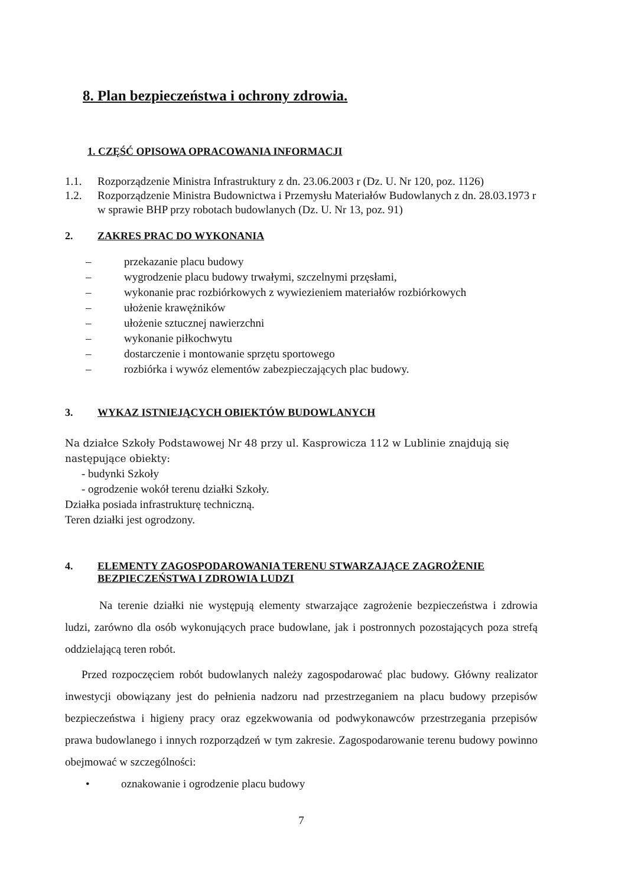8. Plan bezpieczeństwa i ochrony zdrowia.
1. CZĘŚĆ OPISOWA OPRACOWANIA INFORMACJI
1.1. Rozporządzenie Ministra Infrastruktury z dn. 23.06.2003 r (Dz. U. Nr 120, poz. 1126)
1.2. Rozporządzenie Ministra Budownictwa i Przemysłu Materiałów Budowlanych z dn. 28.03.1973 r w sprawie BHP przy robotach budowlanych (Dz. U. Nr 13, poz. 91)
2. ZAKRES PRAC DO WYKONANIA
– przekazanie placu budowy
– wygrodzenie placu budowy trwałymi, szczelnymi przęsłami,
– wykonanie prac rozbiórkowych z wywiezieniem materiałów rozbiórkowych
– ułożenie krawężników
– ułożenie sztucznej nawierzchni
– wykonanie piłkochwytu
– dostarczenie i montowanie sprzętu sportowego
– rozbiórka i wywóz elementów zabezpieczających plac budowy.
3. WYKAZ ISTNIEJĄCYCH OBIEKTÓW BUDOWLANYCH
Na działce Szkoły Podstawowej Nr 48 przy ul. Kasprowicza 112 w Lublinie znajdują się następujące obiekty:
- budynki Szkoły
- ogrodzenie wokół terenu działki Szkoły.
Działka posiada infrastrukturę techniczną.
Teren działki jest ogrodzony.
4. ELEMENTY ZAGOSPODAROWANIA TERENU STWARZAJĄCE ZAGROŻENIE BEZPIECZEŃSTWA I ZDROWIA LUDZI
Na terenie działki nie występują elementy stwarzające zagrożenie bezpieczeństwa i zdrowia ludzi, zarówno dla osób wykonujących prace budowlane, jak i postronnych pozostających poza strefą oddzielającą teren robót.
Przed rozpoczęciem robót budowlanych należy zagospodarować plac budowy. Główny realizator inwestycji obowiązany jest do pełnienia nadzoru nad przestrzeganiem na placu budowy przepisów bezpieczeństwa i higieny pracy oraz egzekwowania od podwykonawców przestrzegania przepisów prawa budowlanego i innych rozporządzeń w tym zakresie. Zagospodarowanie terenu budowy powinno obejmować w szczególności:
• oznakowanie i ogrodzenie placu budowy
7